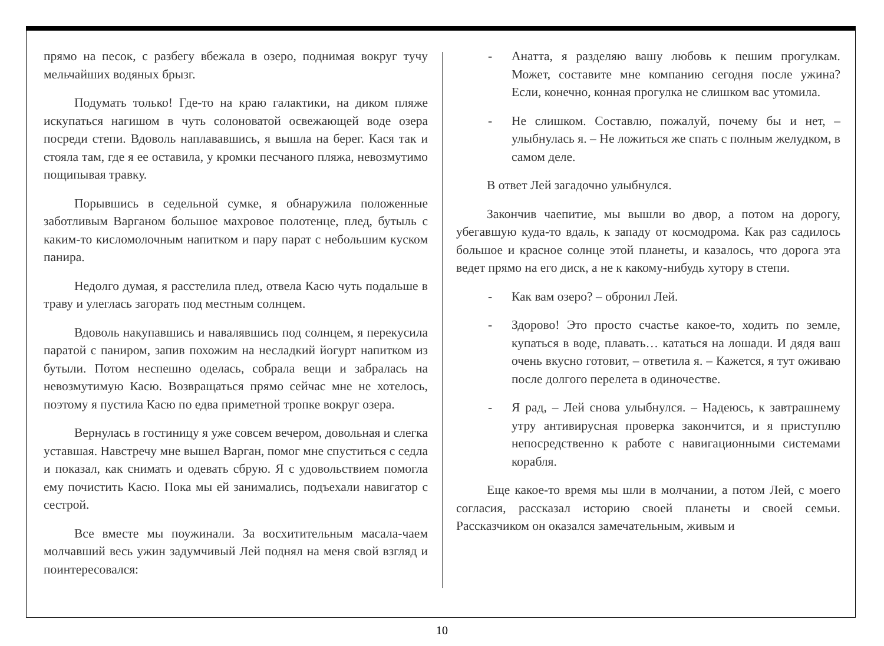прямо на песок, с разбегу вбежала в озеро, поднимая вокруг тучу мельчайших водяных брызг.
Подумать только! Где-то на краю галактики, на диком пляже искупаться нагишом в чуть солоноватой освежающей воде озера посреди степи. Вдоволь наплававшись, я вышла на берег. Кася так и стояла там, где я ее оставила, у кромки песчаного пляжа, невозмутимо пощипывая травку.
Порывшись в седельной сумке, я обнаружила положенные заботливым Варганом большое махровое полотенце, плед, бутыль с каким-то кисломолочным напитком и пару парат с небольшим куском панира.
Недолго думая, я расстелила плед, отвела Касю чуть подальше в траву и улеглась загорать под местным солнцем.
Вдоволь накупавшись и наваляв­шись под солнцем, я перекусила паратой с паниром, запив похожим на несладкий йогурт напитком из бутыли. Потом неспешно оделась, собрала вещи и забралась на невозмутимую Касю. Возвращаться прямо сейчас мне не хотелось, поэтому я пустила Касю по едва приметной тропке вокруг озера.
Вернулась в гостиницу я уже совсем вечером, довольная и слегка уставшая. Навстречу мне вышел Варган, помог мне спуститься с седла и показал, как снимать и одевать сбрую. Я с удовольствием помогла ему почистить Касю. Пока мы ей занимались, подъехали навигатор с сестрой.
Все вместе мы поужинали. За восхитительным масала-чаем молчавший весь ужин задумчивый Лей поднял на меня свой взгляд и поинтересовался:
- Анатта, я разделяю вашу любовь к пешим прогулкам. Может, составите мне компанию сегодня после ужина? Если, конечно, конная прогулка не слишком вас утомила.
- Не слишком. Составлю, пожалуй, почему бы и нет, – улыбнулась я. – Не ложиться же спать с полным желудком, в самом деле.
В ответ Лей загадочно улыбнулся.
Закончив чаепитие, мы вышли во двор, а потом на дорогу, убегавшую куда-то вдаль, к западу от космодрома. Как раз садилось большое и красное солнце этой планеты, и казалось, что дорога эта ведет прямо на его диск, а не к какому-нибудь хутору в степи.
- Как вам озеро? – обронил Лей.
- Здорово! Это просто счастье какое-то, ходить по земле, купаться в воде, плавать… кататься на лошади. И дядя ваш очень вкусно готовит, – ответила я. – Кажется, я тут оживаю после долгого перелета в одиночестве.
- Я рад, – Лей снова улыбнулся. – Надеюсь, к завтрашнему утру антивирусная проверка закончится, и я приступлю непосредственно к работе с навигационными системами корабля.
Еще какое-то время мы шли в молчании, а потом Лей, с моего согласия, рассказал историю своей планеты и своей семьи. Рассказчиком он оказался замечательным, живым и
10